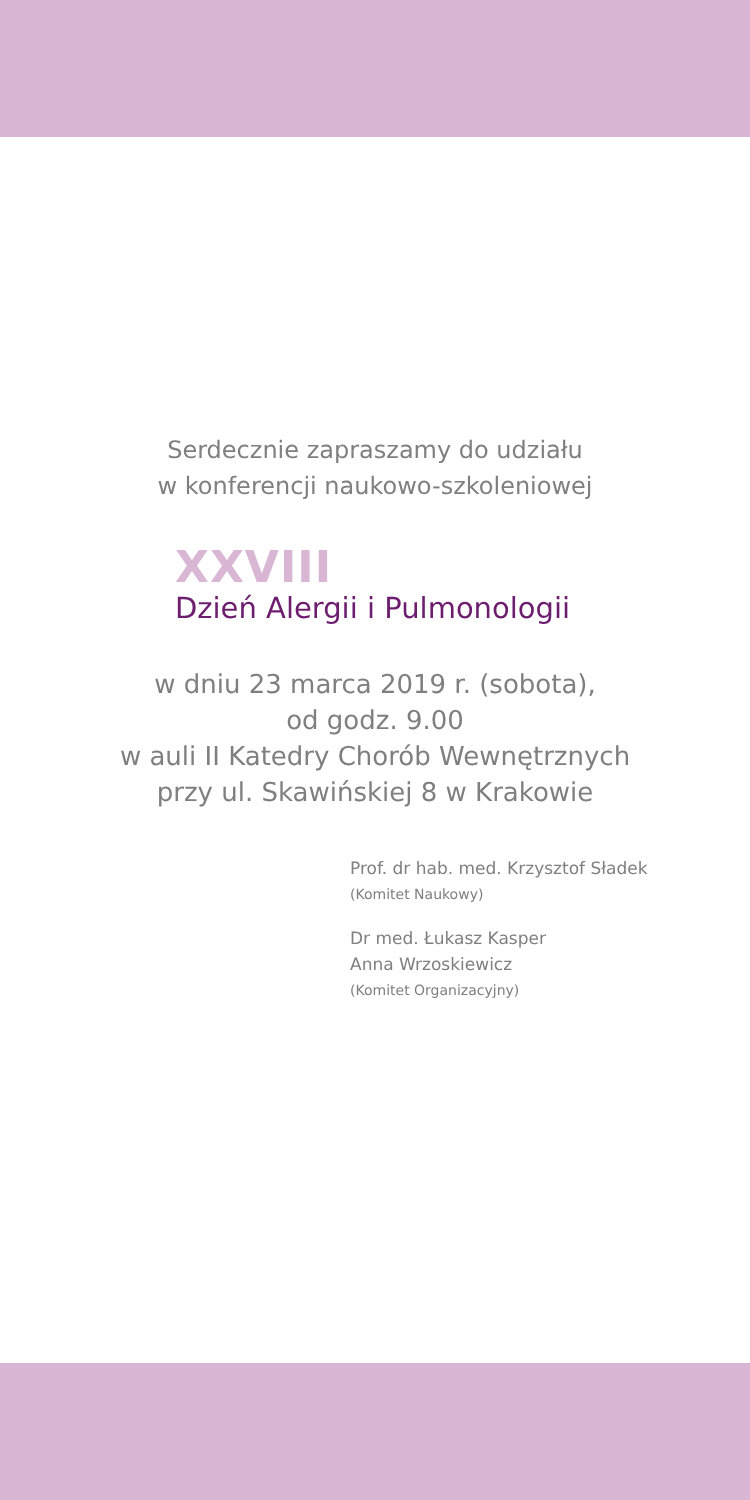Serdecznie zapraszamy do udziału
w konferencji naukowo-szkoleniowej
XXVIII
Dzień Alergii i Pulmonologii
w dniu 23 marca 2019 r. (sobota),
od godz. 9.00
w auli II Katedry Chorób Wewnętrznych
przy ul. Skawińskiej 8 w Krakowie
Prof. dr hab. med. Krzysztof Sładek
(Komitet Naukowy)
Dr med. Łukasz Kasper
Anna Wrzoskiewicz
(Komitet Organizacyjny)